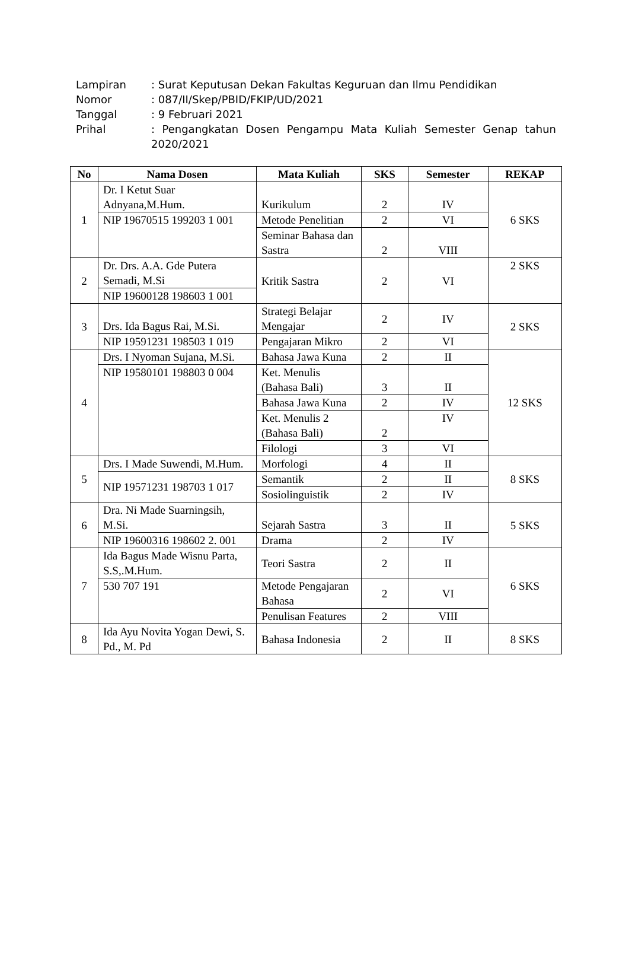Lampiran: Surat Keputusan Dekan Fakultas Keguruan dan Ilmu Pendidikan
Nomor: 087/II/Skep/PBID/FKIP/UD/2021
Tanggal: 9 Februari 2021
Prihal: Pengangkatan Dosen Pengampu Mata Kuliah Semester Genap tahun 2020/2021
| No | Nama Dosen | Mata Kuliah | SKS | Semester | REKAP |
| --- | --- | --- | --- | --- | --- |
| 1 | Dr. I Ketut Suar Adnyana,M.Hum. | Kurikulum | 2 | IV | 6 SKS |
| | NIP 19670515 199203 1 001 | Metode Penelitian | 2 | VI | |
| | | Seminar Bahasa dan Sastra | 2 | VIII | |
| 2 | Dr. Drs. A.A. Gde Putera Semadi, M.Si | Kritik Sastra | 2 | VI | 2 SKS |
| | NIP 19600128 198603 1 001 | | | | |
| 3 | Drs. Ida Bagus Rai, M.Si. | Strategi Belajar Mengajar | 2 | IV | 2 SKS |
| | NIP 19591231 198503 1 019 | Pengajaran Mikro | 2 | VI | |
| 4 | Drs. I Nyoman Sujana, M.Si. | Bahasa Jawa Kuna | 2 | II | 12 SKS |
| | NIP 19580101 198803 0 004 | Ket. Menulis (Bahasa Bali) | 3 | II | |
| | | Bahasa Jawa Kuna | 2 | IV | |
| | | Ket. Menulis 2 (Bahasa Bali) | 2 | IV | |
| | | Filologi | 3 | VI | |
| 5 | Drs. I Made Suwendi, M.Hum. | Morfologi | 4 | II | 8 SKS |
| | NIP 19571231 198703 1 017 | Semantik | 2 | II | |
| | | Sosiolinguistik | 2 | IV | |
| 6 | Dra. Ni Made Suarningsih, M.Si. | Sejarah Sastra | 3 | II | 5 SKS |
| | NIP 19600316 198602 2. 001 | Drama | 2 | IV | |
| 7 | Ida Bagus Made Wisnu Parta, S.S,.M.Hum. | Teori Sastra | 2 | II | 6 SKS |
| | 530 707 191 | Metode Pengajaran Bahasa | 2 | VI | |
| | | Penulisan Features | 2 | VIII | |
| 8 | Ida Ayu Novita Yogan Dewi, S. Pd., M. Pd | Bahasa Indonesia | 2 | II | 8 SKS |